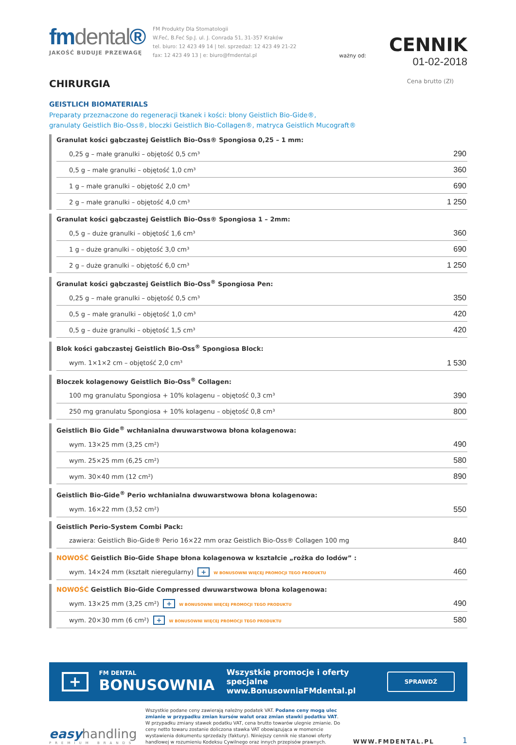fmdental®
JAKOŚĆ BUDUJE PRZEWAGĘ
FM Produkty Dla Stomatologii
W.Feć, B.Feć Sp.J. ul. J. Conrada 51, 31-357 Kraków
tel. biuro: 12 423 49 14 | tel. sprzedaż: 12 423 49 21-22
fax: 12 423 49 13 | e: biuro@fmdental.pl
ważny od:
CENNIK
01-02-2018
CHIRURGIA
Cena brutto (Zł)
GEISTLICH BIOMATERIALS
Preparaty przeznaczone do regeneracji tkanek i kości: błony Geistlich Bio-Gide®,
granulaty Geistlich Bio-Oss®, bloczki Geistlich Bio-Collagen®, matryca Geistlich Mucograft®
Granulat kości gąbczastej Geistlich Bio-Oss® Spongiosa 0,25 – 1 mm:
| 0,25 g – małe granulki – objętość 0,5 cm³ | 290 |
| 0,5 g – małe granulki – objętość 1,0 cm³ | 360 |
| 1 g – małe granulki – objętość 2,0 cm³ | 690 |
| 2 g – małe granulki – objętość 4,0 cm³ | 1 250 |
Granulat kości gąbczastej Geistlich Bio-Oss® Spongiosa 1 – 2mm:
| 0,5 g – duże granulki – objętość 1,6 cm³ | 360 |
| 1 g – duże granulki – objętość 3,0 cm³ | 690 |
| 2 g – duże granulki – objętość 6,0 cm³ | 1 250 |
Granulat kości gąbczastej Geistlich Bio-Oss<sup>®</sup> Spongiosa Pen:
| 0,25 g – małe granulki – objętość 0,5 cm³ | 350 |
| 0,5 g – małe granulki – objętość 1,0 cm³ | 420 |
| 0,5 g – duże granulki – objętość 1,5 cm³ | 420 |
Blok kości gabczastej Geistlich Bio-Oss<sup>®</sup> Spongiosa Block:
| wym. 1×1×2 cm – objętość 2,0 cm³ | 1 530 |
Bloczek kolagenowy Geistlich Bio-Oss<sup>®</sup> Collagen:
| 100 mg granulatu Spongiosa + 10% kolagenu – objętość 0,3 cm³ | 390 |
| 250 mg granulatu Spongiosa + 10% kolagenu – objętość 0,8 cm³ | 800 |
Geistlich Bio Gide<sup>®</sup> wchłanialna dwuwarstwowa błona kolagenowa:
| wym. 13×25 mm (3,25 cm²) | 490 |
| wym. 25×25 mm (6,25 cm²) | 580 |
| wym. 30×40 mm (12 cm²) | 890 |
Geistlich Bio-Gide<sup>®</sup> Perio wchłanialna dwuwarstwowa błona kolagenowa:
| wym. 16×22 mm (3,52 cm²) | 550 |
Geistlich Perio-System Combi Pack:
| zawiera: Geistlich Bio-Gide® Perio 16×22 mm oraz Geistlich Bio-Oss® Collagen 100 mg | 840 |
NOWOŚĆ Geistlich Bio-Gide Shape błona kolagenowa w kształcie „rożka do lodów” :
| wym. 14×24 mm (kształt nieregularny) + W BONUSOWNI WIĘCEJ PROMOCJI TEGO PRODUKTU | 460 |
NOWOŚĆ Geistlich Bio-Gide Compressed dwuwarstwowa błona kolagenowa:
| wym. 13×25 mm (3,25 cm²) + W BONUSOWNI WIĘCEJ PROMOCJI TEGO PRODUKTU | 490 |
| wym. 20×30 mm (6 cm²) + W BONUSOWNI WIĘCEJ PROMOCJI TEGO PRODUKTU | 580 |
+
FM DENTAL
BONUSOWNIA
Wszystkie promocje i oferty specjalne
www.BonusowniaFMdental.pl
SPRAWDŹ
easyhandling
PREMIUM BRANDS
Wszystkie podane ceny zawierają należny podatek VAT. Podane ceny mogą ulec zmianie w przypadku zmian kursów walut oraz zmian stawki podatku VAT. W przypadku zmiany stawek podatku VAT, cena brutto towarów ulegnie zmianie. Do ceny netto towaru zostanie doliczona stawka VAT obowiązująca w momencie wystawienia dokumentu sprzedaży (faktury). Niniejszy cennik nie stanowi oferty handlowej w rozumieniu Kodeksu Cywilnego oraz innych przepisów prawnych.
WWW.FMDENTAL.PL
1